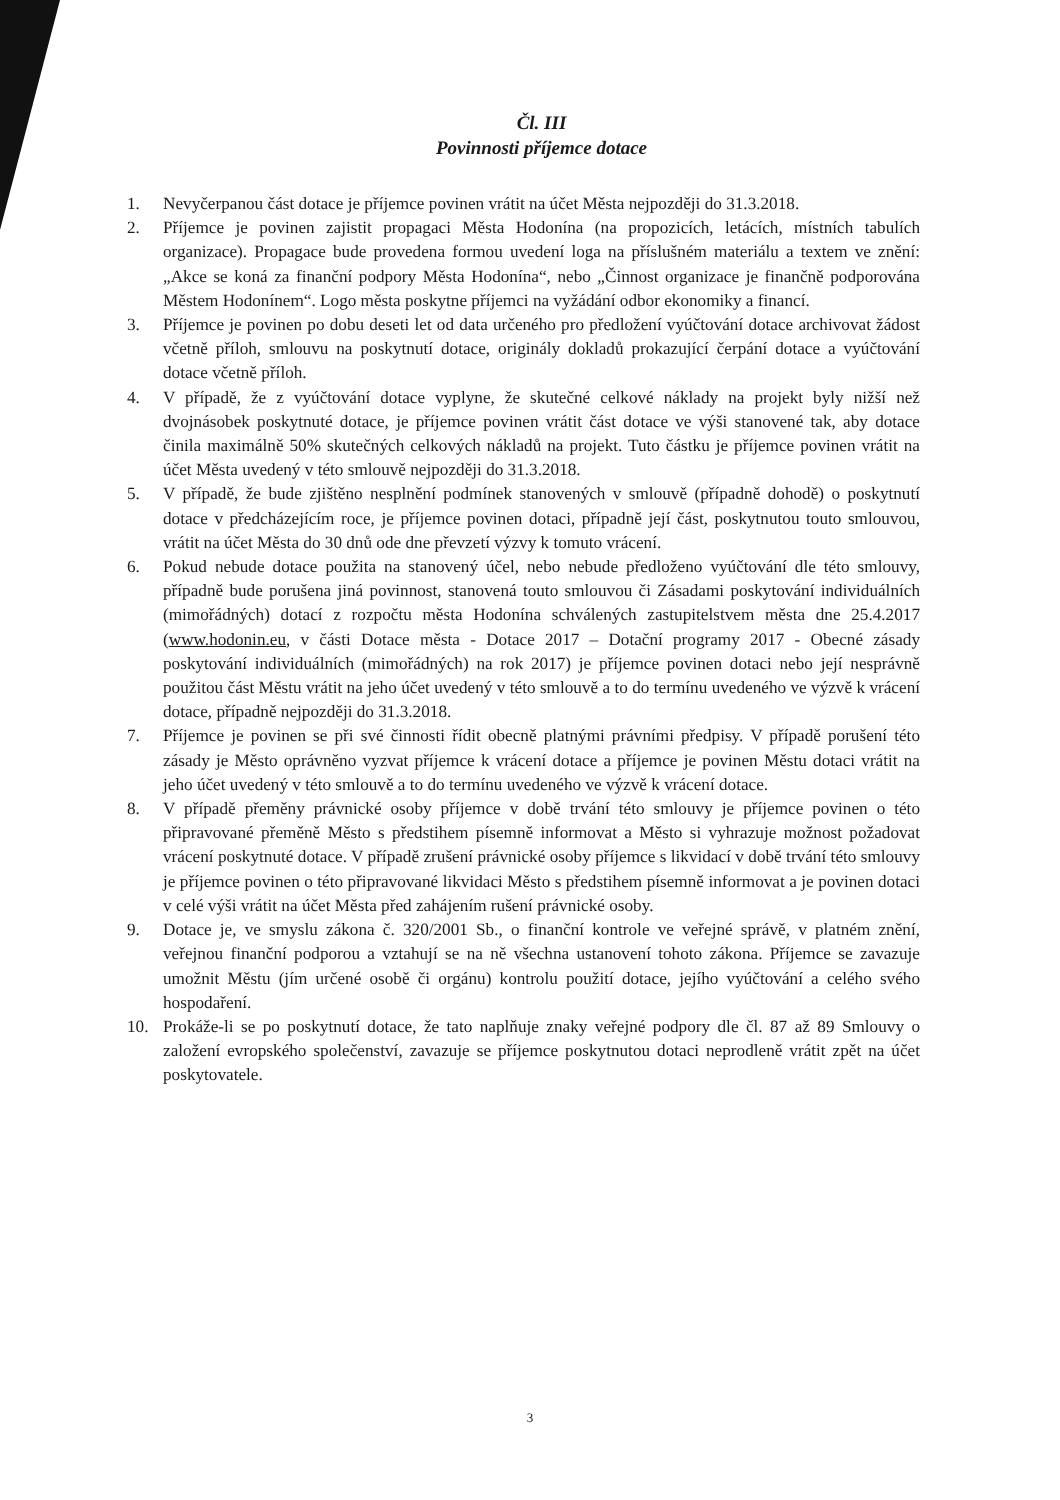Čl. III
Povinnosti příjemce dotace
1. Nevyčerpanou část dotace je příjemce povinen vrátit na účet Města nejpozději do 31.3.2018.
2. Příjemce je povinen zajistit propagaci Města Hodonína (na propozicích, letácích, místních tabulích organizace). Propagace bude provedena formou uvedení loga na příslušném materiálu a textem ve znění: „Akce se koná za finanční podpory Města Hodonína“, nebo „Činnost organizace je finančně podporována Městem Hodonínem“. Logo města poskytne příjemci na vyžádání odbor ekonomiky a financí.
3. Příjemce je povinen po dobu deseti let od data určeného pro předložení vyúčtování dotace archivovat žádost včetně příloh, smlouvu na poskytnutí dotace, originály dokladů prokazující čerpání dotace a vyúčtování dotace včetně příloh.
4. V případě, že z vyúčtování dotace vyplyne, že skutečné celkové náklady na projekt byly nižší než dvojnásobek poskytnuté dotace, je příjemce povinen vrátit část dotace ve výši stanovené tak, aby dotace činila maximálně 50% skutečných celkových nákladů na projekt. Tuto částku je příjemce povinen vrátit na účet Města uvedený v této smlouvě nejpozději do 31.3.2018.
5. V případě, že bude zjištěno nesplnění podmínek stanovených v smlouvě (případně dohodě) o poskytnutí dotace v předcházejícím roce, je příjemce povinen dotaci, případně její část, poskytnutou touto smlouvou, vrátit na účet Města do 30 dnů ode dne převzetí výzvy k tomuto vrácení.
6. Pokud nebude dotace použita na stanovený účel, nebo nebude předloženo vyúčtování dle této smlouvy, případně bude porušena jiná povinnost, stanovená touto smlouvou či Zásadami poskytování individuálních (mimořádných) dotací z rozpočtu města Hodonína schválených zastupitelstvem města dne 25.4.2017 (www.hodonin.eu, v části Dotace města - Dotace 2017 – Dotační programy 2017 - Obecné zásady poskytování individuálních (mimořádných) na rok 2017) je příjemce povinen dotaci nebo její nesprávně použitou část Městu vrátit na jeho účet uvedený v této smlouvě a to do termínu uvedeného ve výzvě k vrácení dotace, případně nejpozději do 31.3.2018.
7. Příjemce je povinen se při své činnosti řídit obecně platnými právními předpisy. V případě porušení této zásady je Město oprávněno vyzvat příjemce k vrácení dotace a příjemce je povinen Městu dotaci vrátit na jeho účet uvedený v této smlouvě a to do termínu uvedeného ve výzvě k vrácení dotace.
8. V případě přeměny právnické osoby příjemce v době trvání této smlouvy je příjemce povinen o této připravované přeměně Město s předstihem písemně informovat a Město si vyhrazuje možnost požadovat vrácení poskytnuté dotace. V případě zrušení právnické osoby příjemce s likvidací v době trvání této smlouvy je příjemce povinen o této připravované likvidaci Město s předstihem písemně informovat a je povinen dotaci v celé výši vrátit na účet Města před zahájením rušení právnické osoby.
9. Dotace je, ve smyslu zákona č. 320/2001 Sb., o finanční kontrole ve veřejné správě, v platném znění, veřejnou finanční podporou a vztahují se na ně všechna ustanovení tohoto zákona. Příjemce se zavazuje umožnit Městu (jím určené osobě či orgánu) kontrolu použití dotace, jejího vyúčtování a celého svého hospodaření.
10. Prokáže-li se po poskytnutí dotace, že tato naplňuje znaky veřejné podpory dle čl. 87 až 89 Smlouvy o založení evropského společenství, zavazuje se příjemce poskytnutou dotaci neprodleně vrátit zpět na účet poskytovatele.
3